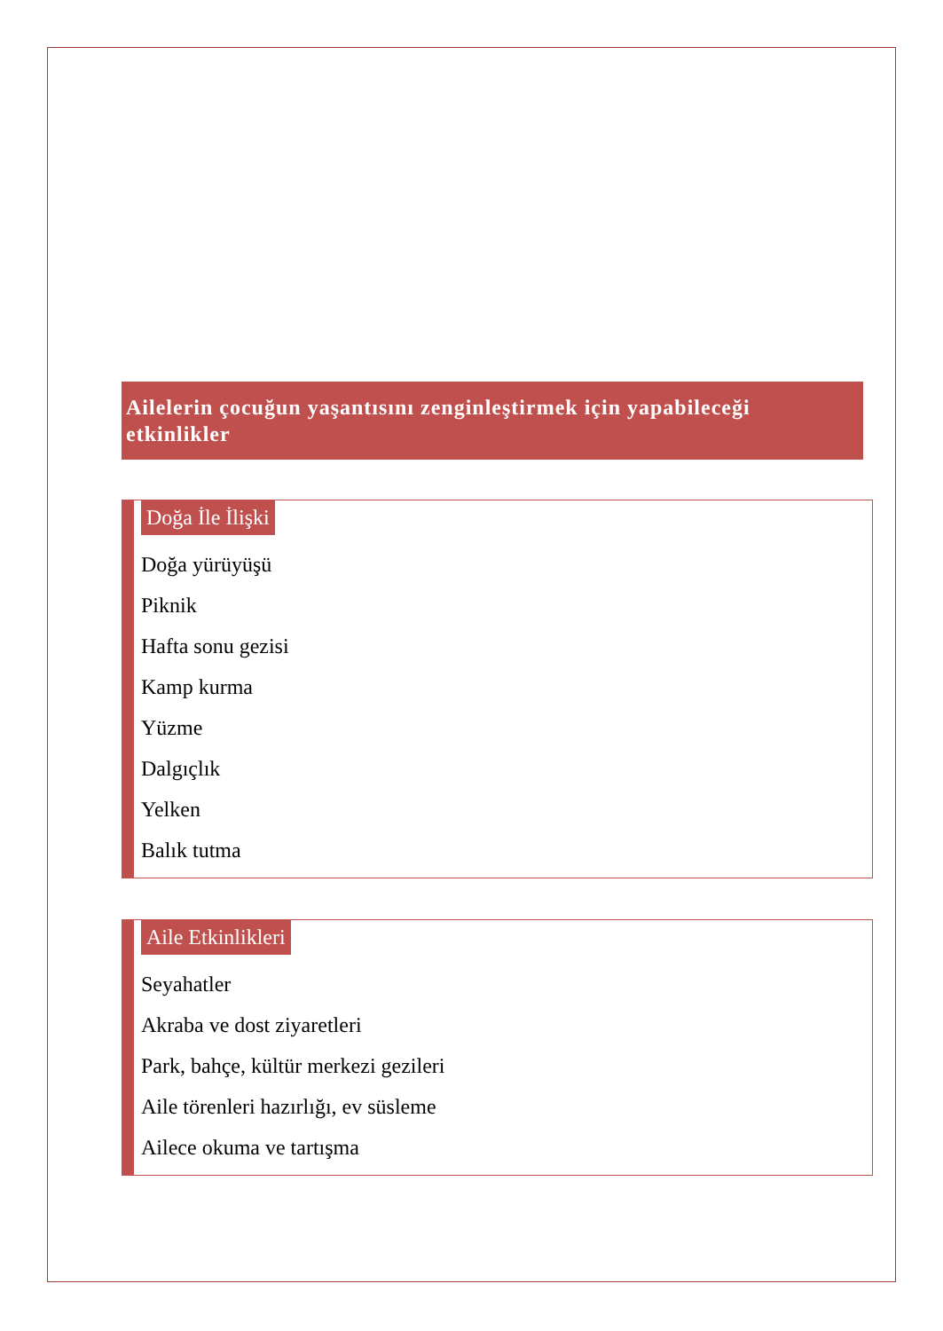Ailelerin çocuğun yaşantısını zenginleştirmek için yapabileceği etkinlikler
Doğa İle İlişki
Doğa yürüyüşü
Piknik
Hafta sonu gezisi
Kamp kurma
Yüzme
Dalgıçlık
Yelken
Balık tutma
Aile Etkinlikleri
Seyahatler
Akraba ve dost ziyaretleri
Park, bahçe, kültür merkezi gezileri
Aile törenleri hazırlığı, ev süsleme
Ailece okuma ve tartışma